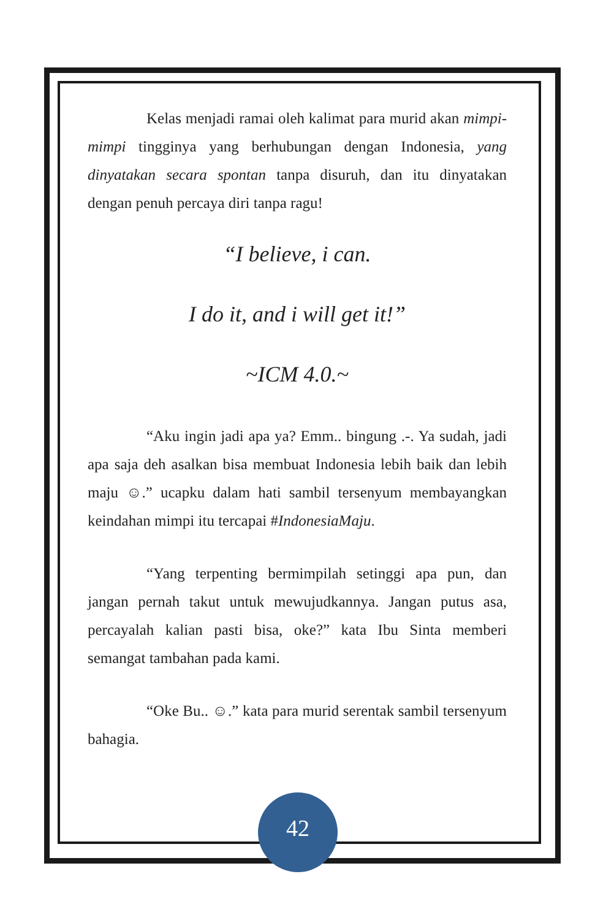Kelas menjadi ramai oleh kalimat para murid akan mimpi-mimpi tingginya yang berhubungan dengan Indonesia, yang dinyatakan secara spontan tanpa disuruh, dan itu dinyatakan dengan penuh percaya diri tanpa ragu!
“I believe, i can.
I do it, and i will get it!”
~ICM 4.0.~
“Aku ingin jadi apa ya? Emm.. bingung .-. Ya sudah, jadi apa saja deh asalkan bisa membuat Indonesia lebih baik dan lebih maju ☺.” ucapku dalam hati sambil tersenyum membayangkan keindahan mimpi itu tercapai #IndonesiaMaju.
“Yang terpenting bermimpilah setinggi apa pun, dan jangan pernah takut untuk mewujudkannya. Jangan putus asa, percayalah kalian pasti bisa, oke?” kata Ibu Sinta memberi semangat tambahan pada kami.
“Oke Bu.. ☺.” kata para murid serentak sambil tersenyum bahagia.
42